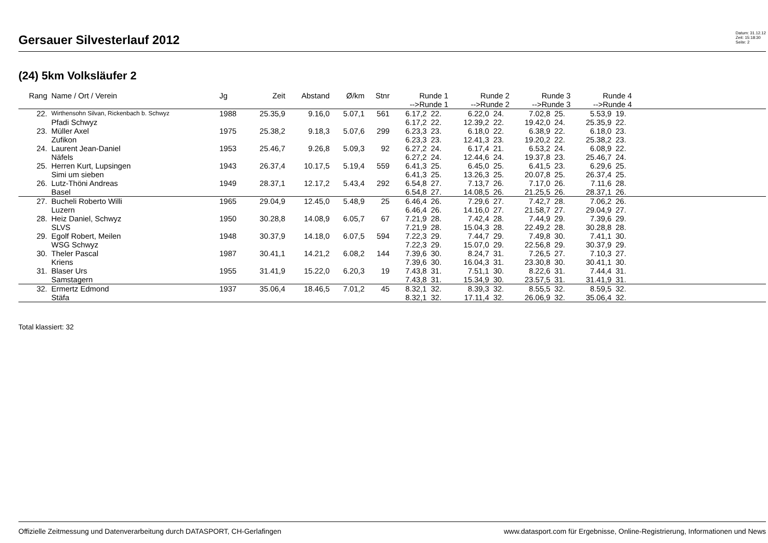Gersauer Silvesterlauf 2012
Datum: 31.12.12
Zeit: 15:18:30
Seite: 2
(24) 5km Volksläufer 2
| Rang | Name / Ort / Verein | Jg | Zeit | Abstand | Ø/km | Stnr | Runde 1 -->Runde 1 | | Runde 2 -->Runde 2 | | Runde 3 -->Runde 3 | | Runde 4 -->Runde 4 | | |
| --- | --- | --- | --- | --- | --- | --- | --- | --- | --- | --- | --- | --- | --- | --- | --- |
| 22. | Wirthensohn Silvan, Rickenbach b. Schwyz | 1988 | 25.35,9 | 9.16,0 | 5.07,1 | 561 | 6.17,2 | 22. | 6.22,0 | 24. | 7.02,8 | 25. | 5.53,9 | 19. | |
| | Pfadi Schwyz | | | | | | 6.17,2 | 22. | 12.39,2 | 22. | 19.42,0 | 24. | 25.35,9 | 22. | |
| 23. | Müller Axel | 1975 | 25.38,2 | 9.18,3 | 5.07,6 | 299 | 6.23,3 | 23. | 6.18,0 | 22. | 6.38,9 | 22. | 6.18,0 | 23. | |
| | Zufikon | | | | | | 6.23,3 | 23. | 12.41,3 | 23. | 19.20,2 | 22. | 25.38,2 | 23. | |
| 24. | Laurent Jean-Daniel | 1953 | 25.46,7 | 9.26,8 | 5.09,3 | 92 | 6.27,2 | 24. | 6.17,4 | 21. | 6.53,2 | 24. | 6.08,9 | 22. | |
| | Näfels | | | | | | 6.27,2 | 24. | 12.44,6 | 24. | 19.37,8 | 23. | 25.46,7 | 24. | |
| 25. | Herren Kurt, Lupsingen | 1943 | 26.37,4 | 10.17,5 | 5.19,4 | 559 | 6.41,3 | 25. | 6.45,0 | 25. | 6.41,5 | 23. | 6.29,6 | 25. | |
| | Simi um sieben | | | | | | 6.41,3 | 25. | 13.26,3 | 25. | 20.07,8 | 25. | 26.37,4 | 25. | |
| 26. | Lutz-Thöni Andreas | 1949 | 28.37,1 | 12.17,2 | 5.43,4 | 292 | 6.54,8 | 27. | 7.13,7 | 26. | 7.17,0 | 26. | 7.11,6 | 28. | |
| | Basel | | | | | | 6.54,8 | 27. | 14.08,5 | 26. | 21.25,5 | 26. | 28.37,1 | 26. | |
| 27. | Bucheli Roberto Willi | 1965 | 29.04,9 | 12.45,0 | 5.48,9 | 25 | 6.46,4 | 26. | 7.29,6 | 27. | 7.42,7 | 28. | 7.06,2 | 26. | |
| | Luzern | | | | | | 6.46,4 | 26. | 14.16,0 | 27. | 21.58,7 | 27. | 29.04,9 | 27. | |
| 28. | Heiz Daniel, Schwyz | 1950 | 30.28,8 | 14.08,9 | 6.05,7 | 67 | 7.21,9 | 28. | 7.42,4 | 28. | 7.44,9 | 29. | 7.39,6 | 29. | |
| | SLVS | | | | | | 7.21,9 | 28. | 15.04,3 | 28. | 22.49,2 | 28. | 30.28,8 | 28. | |
| 29. | Egolf Robert, Meilen | 1948 | 30.37,9 | 14.18,0 | 6.07,5 | 594 | 7.22,3 | 29. | 7.44,7 | 29. | 7.49,8 | 30. | 7.41,1 | 30. | |
| | WSG Schwyz | | | | | | 7.22,3 | 29. | 15.07,0 | 29. | 22.56,8 | 29. | 30.37,9 | 29. | |
| 30. | Theler Pascal | 1987 | 30.41,1 | 14.21,2 | 6.08,2 | 144 | 7.39,6 | 30. | 8.24,7 | 31. | 7.26,5 | 27. | 7.10,3 | 27. | |
| | Kriens | | | | | | 7.39,6 | 30. | 16.04,3 | 31. | 23.30,8 | 30. | 30.41,1 | 30. | |
| 31. | Blaser Urs | 1955 | 31.41,9 | 15.22,0 | 6.20,3 | 19 | 7.43,8 | 31. | 7.51,1 | 30. | 8.22,6 | 31. | 7.44,4 | 31. | |
| | Samstagern | | | | | | 7.43,8 | 31. | 15.34,9 | 30. | 23.57,5 | 31. | 31.41,9 | 31. | |
| 32. | Ermertz Edmond | 1937 | 35.06,4 | 18.46,5 | 7.01,2 | 45 | 8.32,1 | 32. | 8.39,3 | 32. | 8.55,5 | 32. | 8.59,5 | 32. | |
| | Stäfa | | | | | | 8.32,1 | 32. | 17.11,4 | 32. | 26.06,9 | 32. | 35.06,4 | 32. | |
Total klassiert: 32
Offizielle Zeitmessung und Datenverarbeitung durch DATASPORT, CH-Gerlafingen www.datasport.com für Ergebnisse, Online-Registrierung, Informationen und News